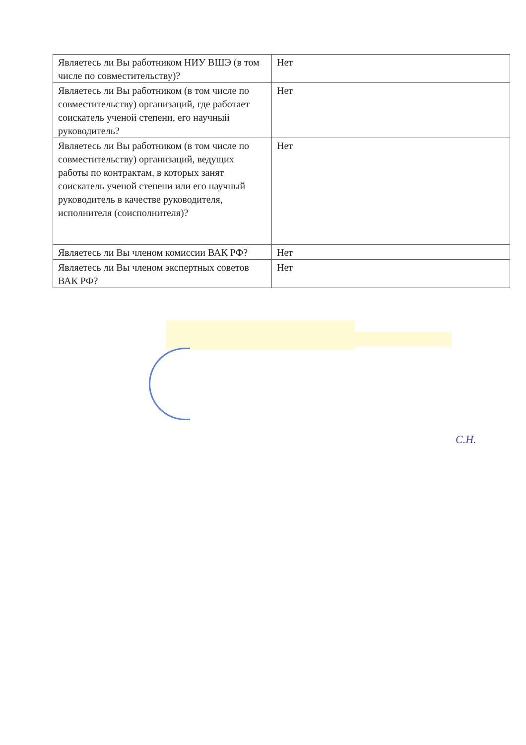| Являетесь ли Вы работником НИУ ВШЭ (в том числе по совместительству)? | Нет |
| Являетесь ли Вы работником (в том числе по совместительству) организаций, где работает соискатель ученой степени, его научный руководитель? | Нет |
| Являетесь ли Вы работником (в том числе по совместительству) организаций, ведущих работы по контрактам, в которых занят соискатель ученой степени или его научный руководитель в качестве руководителя, исполнителя (соисполнителя)? | Нет |
| Являетесь ли Вы членом комиссии ВАК РФ? | Нет |
| Являетесь ли Вы членом экспертных советов ВАК РФ? | Нет |
С.Н.